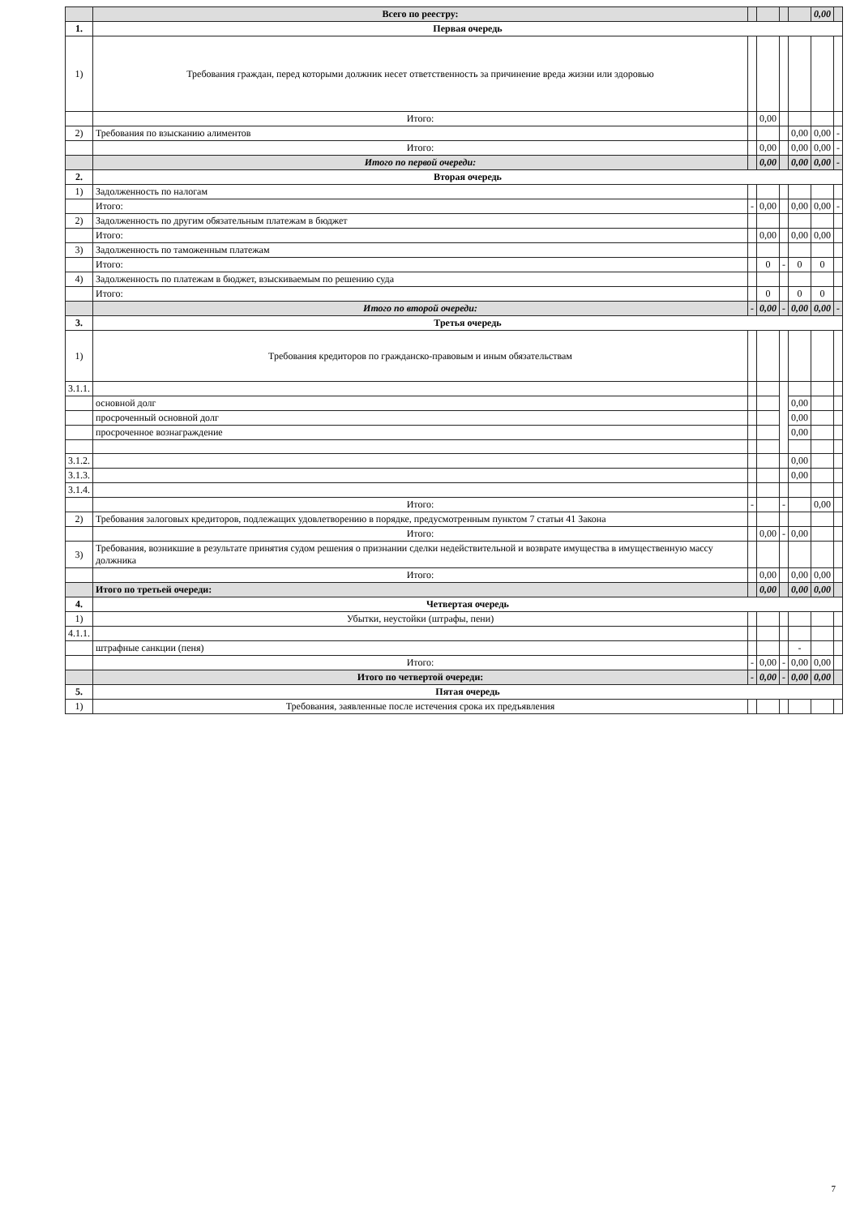| | Всего по реестру: | | | | | 0,00 | |
| 1. | Первая очередь | | | | | | |
| 1) | Требования граждан, перед которыми должник несет ответственность за причинение вреда жизни или здоровью | | | | | | |
| | Итого: | | 0,00 | | | | |
| 2) | Требования по взысканию алиментов | | | | 0,00 | 0,00 | - |
| | Итого: | | 0,00 | | 0,00 | 0,00 | - |
| | Итого по первой очереди: | | 0,00 | | 0,00 | 0,00 | - |
| 2. | Вторая очередь | | | | | | |
| 1) | Задолженность по налогам | | | | | | |
| | Итого: | - | 0,00 | | 0,00 | 0,00 | - |
| 2) | Задолженность по другим обязательным платежам в бюджет | | | | | | |
| | Итого: | | 0,00 | | 0,00 | 0,00 | |
| 3) | Задолженность по таможенным платежам | | | | | | |
| | Итого: | | 0 | - | 0 | 0 | |
| 4) | Задолженность по платежам в бюджет, взыскиваемым по решению суда | | | | | | |
| | Итого: | | 0 | | 0 | 0 | |
| | Итого по второй очереди: | - | 0,00 | - | 0,00 | 0,00 | - |
| 3. | Третья очередь | | | | | | |
| 1) | Требования кредиторов по гражданско-правовым и иным обязательствам | | | | | | |
| 3.1.1. | | | | | | | |
| | основной долг | | | | 0,00 | | |
| | просроченный основной долг | | | | 0,00 | | |
| | просроченное вознаграждение | | | | 0,00 | | |
| 3.1.2. | | | | | 0,00 | | |
| 3.1.3. | | | | | 0,00 | | |
| 3.1.4. | | | | | | | |
| | Итого: | - | | - | | 0,00 | |
| 2) | Требования залоговых кредиторов, подлежащих удовлетворению в порядке, предусмотренным пунктом 7 статьи 41 Закона | | | | | | |
| | Итого: | | 0,00 | - | 0,00 | | |
| 3) | Требования, возникшие в результате принятия судом решения о признании сделки недействительной и возврате имущества в имущественную массу должника | | | | | | |
| | Итого: | | 0,00 | | 0,00 | 0,00 | |
| | Итого по третьей очереди: | | 0,00 | | 0,00 | 0,00 | |
| 4. | Четвертая очередь | | | | | | |
| 1) | Убытки, неустойки (штрафы, пени) | | | | | | |
| 4.1.1. | | | | | | | |
| | штрафные санкции (пеня) | | | | - | | |
| | Итого: | - | 0,00 | - | 0,00 | 0,00 | |
| | Итого по четвертой очереди: | - | 0,00 | - | 0,00 | 0,00 | |
| 5. | Пятая очередь | | | | | | |
| 1) | Требования, заявленные после истечения срока их предъявления | | | | | | |
7